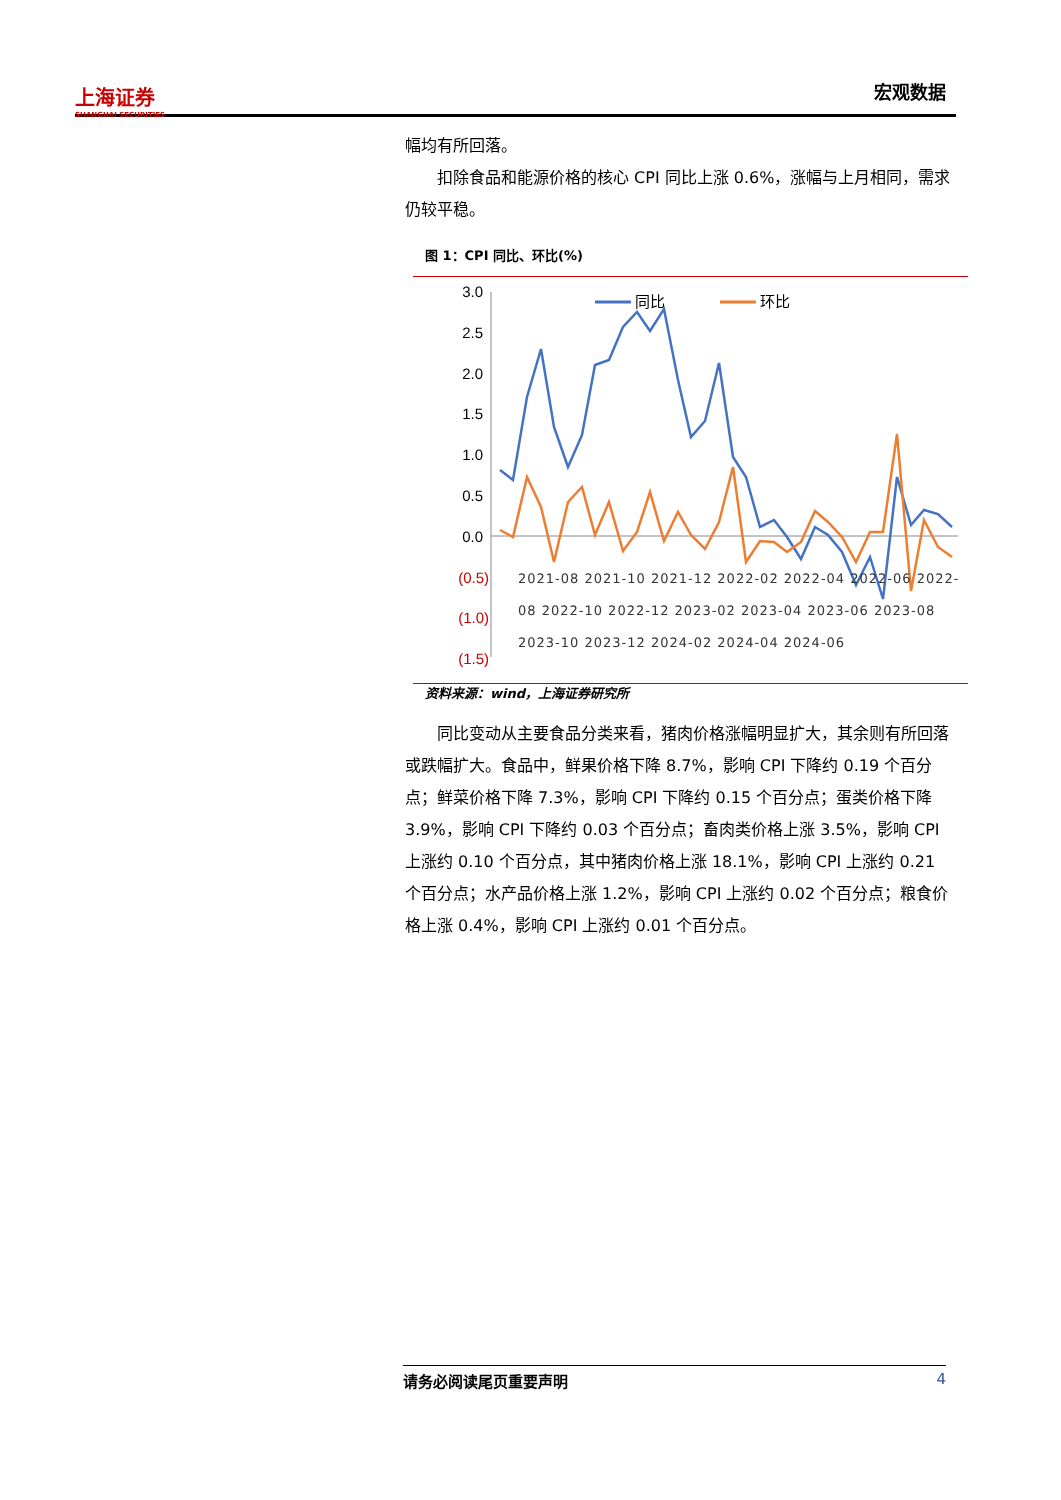上海证券
SHANGHAI SECURITIES
宏观数据
幅均有所回落。
扣除食品和能源价格的核心 CPI 同比上涨 0.6%，涨幅与上月相同，需求仍较平稳。
图 1：CPI 同比、环比(%)
3.0
2.5
2.0
1.5
1.0
0.5
0.0
(0.5)
(1.0)
(1.5)
同比
环比
2021-08 2021-10 2021-12 2022-02 2022-04 2022-06 2022-08 2022-10 2022-12 2023-02 2023-04 2023-06 2023-08 2023-10 2023-12 2024-02 2024-04 2024-06
资料来源：wind，上海证券研究所
同比变动从主要食品分类来看，猪肉价格涨幅明显扩大，其余则有所回落或跌幅扩大。食品中，鲜果价格下降 8.7%，影响 CPI 下降约 0.19 个百分点；鲜菜价格下降 7.3%，影响 CPI 下降约 0.15 个百分点；蛋类价格下降 3.9%，影响 CPI 下降约 0.03 个百分点；畜肉类价格上涨 3.5%，影响 CPI 上涨约 0.10 个百分点，其中猪肉价格上涨 18.1%，影响 CPI 上涨约 0.21 个百分点；水产品价格上涨 1.2%，影响 CPI 上涨约 0.02 个百分点；粮食价格上涨 0.4%，影响 CPI 上涨约 0.01 个百分点。
请务必阅读尾页重要声明 4